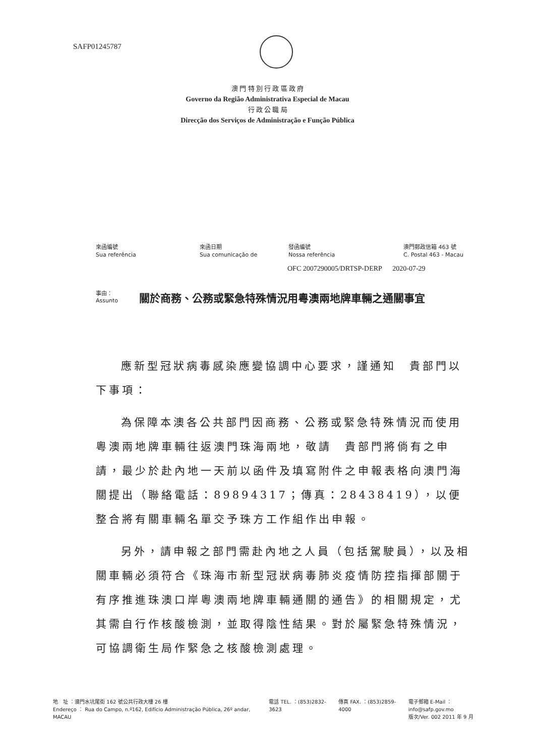SAFP01245787
澳 門 特 別 行 政 區 政 府
Governo da Região Administrativa Especial de Macau
行 政 公 職 局
Direcção dos Serviços de Administração e Função Pública
來函編號
Sua referência
來函日期
Sua comunicação de
發函編號
Nossa referência
澳門郵政信箱 463 號
C. Postal 463 - Macau
OFC 2007290005/DRTSP-DERP 2020-07-29
事由：
Assunto 關於商務、公務或緊急特殊情況用粵澳兩地牌車輛之通關事宜
應新型冠狀病毒感染應變協調中心要求，謹通知　貴部門以下事項：
為保障本澳各公共部門因商務、公務或緊急特殊情況而使用粵澳兩地牌車輛往返澳門珠海兩地，敬請　貴部門將倘有之申請，最少於赴內地一天前以函件及填寫附件之申報表格向澳門海關提出（聯絡電話：89894317；傳真：28438419），以便整合將有關車輛名單交予珠方工作組作出申報。
另外，請申報之部門需赴內地之人員（包括駕駛員），以及相關車輛必須符合《珠海市新型冠狀病毒肺炎疫情防控指揮部關于有序推進珠澳口岸粵澳兩地牌車輛通關的通告》的相關規定，尤其需自行作核酸檢測，並取得陰性結果。對於屬緊急特殊情況，可協調衛生局作緊急之核酸檢測處理。
地　址 ：澳門水坑尾街 162 號公共行政大樓 26 樓
Endereço ： Rua do Campo, n.º162, Edifício Administração Pública, 26º andar, MACAU
電話 TEL. ：(853)2832-3623 傳真 FAX. ：(853)2859-4000 電子郵箱 E-Mail ：info@safp.gov.mo
版次/Ver. 002 2011 年 9 月